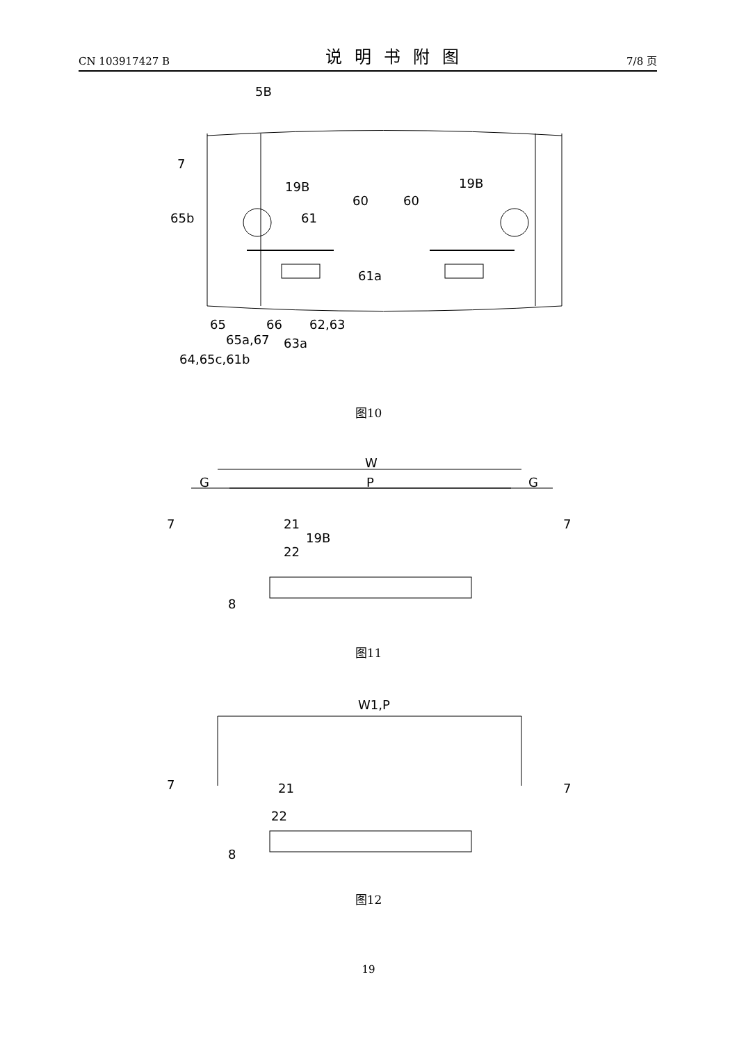CN 103917427 B
说明书附图
7/8 页
5B
7
19B
19B
60
60
65b
61
61a
65
66
62,63
65a,67
63a
64,65c,61b
图10
W
G
P
G
7
7
21
19B
22
8
图11
W1,P
7
7
21
22
8
图12
19